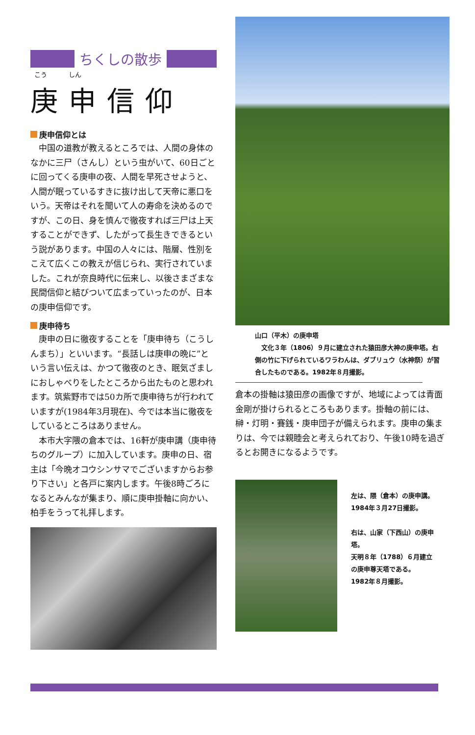ちくしの散歩
こう しん
庚申信仰
庚申信仰とは
中国の道教が教えるところでは、人間の身体のなかに三尸（さんし）という虫がいて、60日ごとに回ってくる庚申の夜、人間を早死させようと、人間が眠っているすきに抜け出して天帝に悪口をいう。天帝はそれを聞いて人の寿命を決めるのですが、この日、身を慎んで徹夜すれば三尸は上天することができず、したがって長生きできるという説があります。中国の人々には、階層、性別をこえて広くこの教えが信じられ、実行されていました。これが奈良時代に伝来し、以後さまざまな民間信仰と結びついて広まっていったのが、日本の庚申信仰です。
庚申待ち
庚申の日に徹夜することを「庚申待ち（こうしんまち）」といいます。“長話しは庚申の晩に”という言い伝えは、かつて徹夜のとき、眠気ざましにおしゃべりをしたところから出たものと思われます。筑紫野市では50カ所で庚申待ちが行われていますが(1984年3月現在)、今では本当に徹夜をしているところはありません。
本市大字隈の倉本では、16軒が庚申講（庚申待ちのグループ）に加入しています。庚申の日、宿主は「今晩オコウシンサマでございますからお参り下さい」と各戸に案内します。午後8時ごろになるとみんなが集まり、順に庚申掛軸に向かい、柏手をうって礼拝します。
山口（平木）の庚申塔
　文化３年（1806）９月に建立された猿田彦大神の庚申塔。右側の竹に下げられているワラわんは、ダブリュウ（水神祭）が習合したものである。1982年８月撮影。
倉本の掛軸は猿田彦の画像ですが、地域によっては青面金剛が掛けられるところもあります。掛軸の前には、榊・灯明・賽銭・庚申団子が備えられます。庚申の集まりは、今では親睦会と考えられており、午後10時を過ぎるとお開きになるようです。
左は、隈（倉本）の庚申講。
1984年３月27日撮影。
右は、山家（下西山）の庚申塔。
天明８年（1788）６月建立の庚申尊天塔である。
1982年８月撮影。